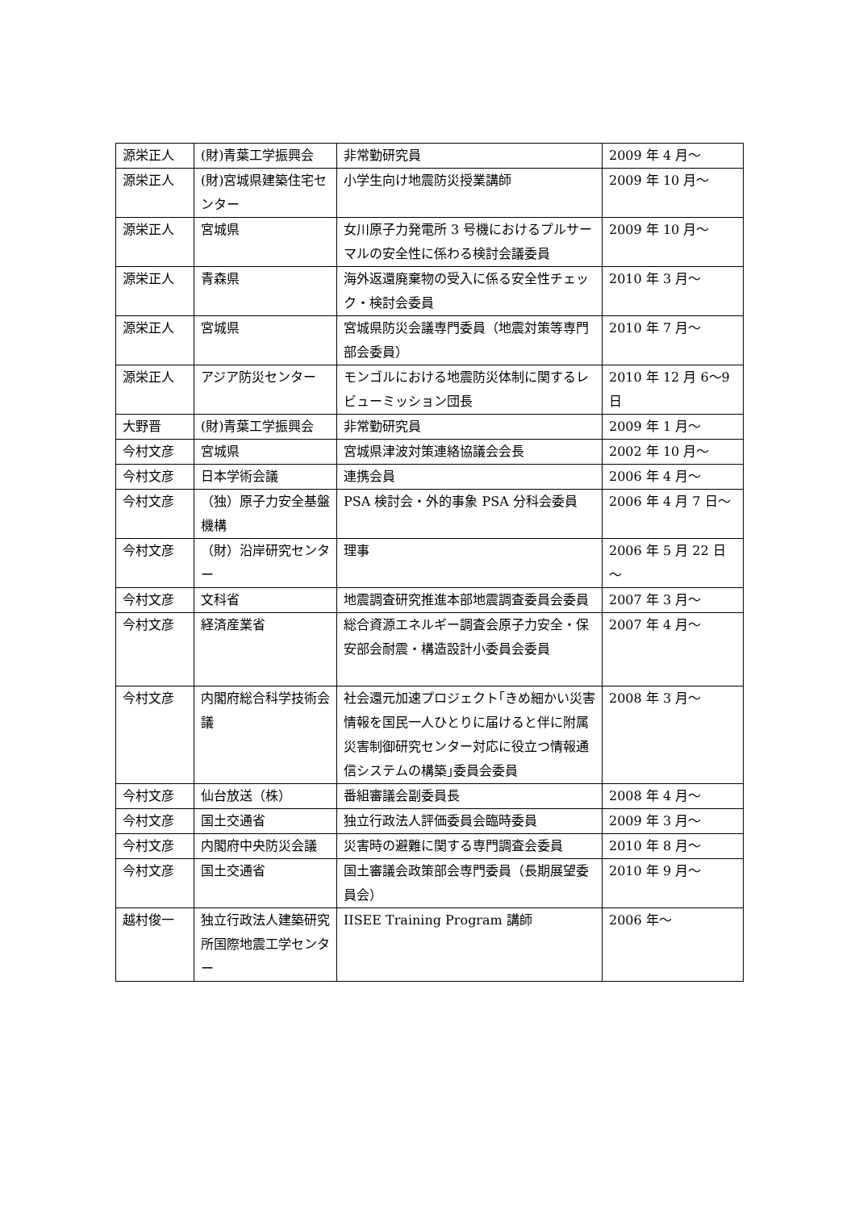| 源栄正人 | (財)青葉工学振興会 | 非常勤研究員 | 2009 年 4 月～ |
| 源栄正人 | (財)宮城県建築住宅センター | 小学生向け地震防災授業講師 | 2009 年 10 月～ |
| 源栄正人 | 宮城県 | 女川原子力発電所 3 号機におけるプルサーマルの安全性に係わる検討会議委員 | 2009 年 10 月～ |
| 源栄正人 | 青森県 | 海外返還廃棄物の受入に係る安全性チェック・検討会委員 | 2010 年 3 月～ |
| 源栄正人 | 宮城県 | 宮城県防災会議専門委員（地震対策等専門部会委員） | 2010 年 7 月～ |
| 源栄正人 | アジア防災センター | モンゴルにおける地震防災体制に関するレビューミッション団長 | 2010 年 12 月 6～9 日 |
| 大野晋 | (財)青葉工学振興会 | 非常勤研究員 | 2009 年 1 月～ |
| 今村文彦 | 宮城県 | 宮城県津波対策連絡協議会会長 | 2002 年 10 月～ |
| 今村文彦 | 日本学術会議 | 連携会員 | 2006 年 4 月～ |
| 今村文彦 | （独）原子力安全基盤機構 | PSA 検討会・外的事象 PSA 分科会委員 | 2006 年 4 月 7 日～ |
| 今村文彦 | （財）沿岸研究センター | 理事 | 2006 年 5 月 22 日～ |
| 今村文彦 | 文科省 | 地震調査研究推進本部地震調査委員会委員 | 2007 年 3 月～ |
| 今村文彦 | 経済産業省 | 総合資源エネルギー調査会原子力安全・保安部会耐震・構造設計小委員会委員 | 2007 年 4 月～ |
| 今村文彦 | 内閣府総合科学技術会議 | 社会還元加速プロジェクト｢きめ細かい災害情報を国民一人ひとりに届けると伴に附属災害制御研究センター対応に役立つ情報通信システムの構築｣委員会委員 | 2008 年 3 月～ |
| 今村文彦 | 仙台放送（株） | 番組審議会副委員長 | 2008 年 4 月～ |
| 今村文彦 | 国土交通省 | 独立行政法人評価委員会臨時委員 | 2009 年 3 月～ |
| 今村文彦 | 内閣府中央防災会議 | 災害時の避難に関する専門調査会委員 | 2010 年 8 月～ |
| 今村文彦 | 国土交通省 | 国土審議会政策部会専門委員（長期展望委員会） | 2010 年 9 月～ |
| 越村俊一 | 独立行政法人建築研究所国際地震工学センター | IISEE Training Program 講師 | 2006 年～ |